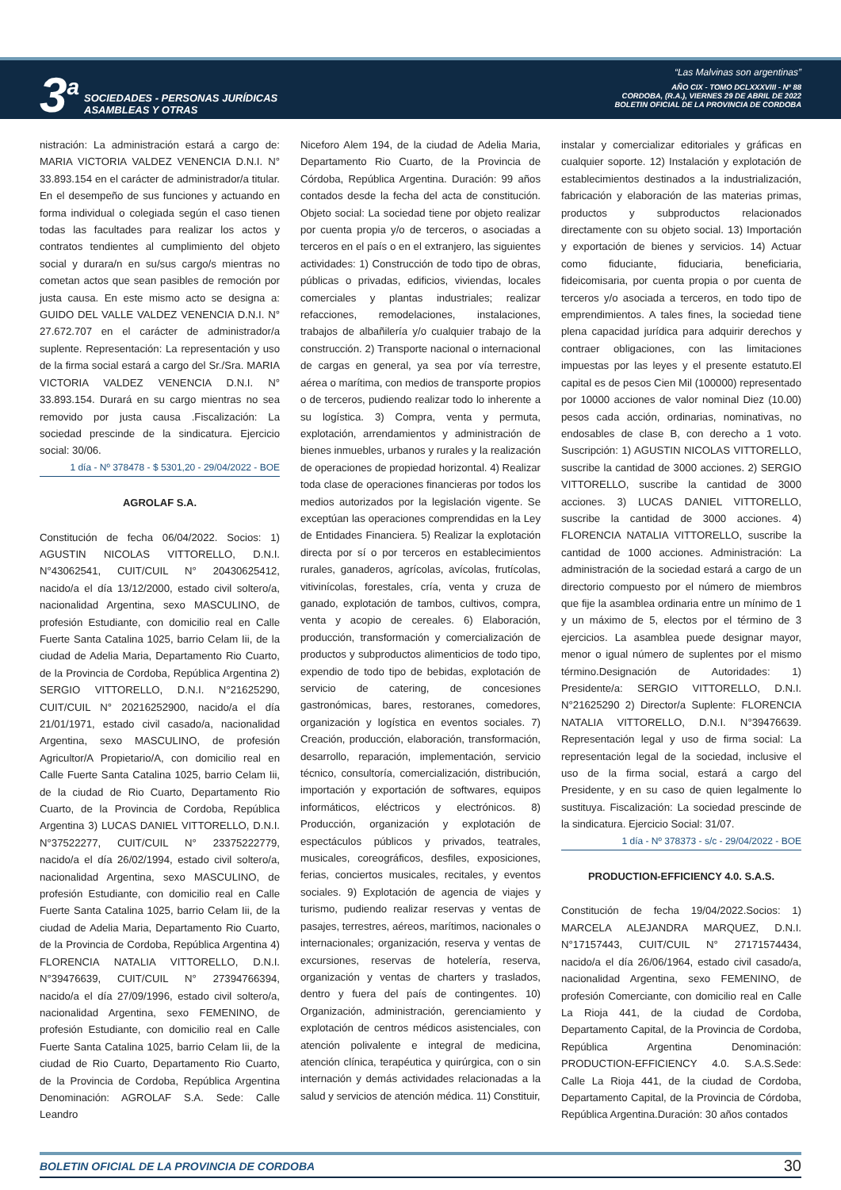3<sup>a</sup>
SOCIEDADES - PERSONAS JURÍDICAS
ASAMBLEAS Y OTRAS
“Las Malvinas son argentinas”
AÑO CIX - TOMO DCLXXXVIII - Nº 88
CORDOBA, (R.A.), VIERNES 29 DE ABRIL DE 2022
BOLETIN OFICIAL DE LA PROVINCIA DE CORDOBA
nistración: La administración estará a cargo de: MARIA VICTORIA VALDEZ VENENCIA D.N.I. N° 33.893.154 en el carácter de administrador/a titular. En el desempeño de sus funciones y actuando en forma individual o colegiada según el caso tienen todas las facultades para realizar los actos y contratos tendientes al cumplimiento del objeto social y durara/n en su/sus cargo/s mientras no cometan actos que sean pasibles de remoción por justa causa. En este mismo acto se designa a: GUIDO DEL VALLE VALDEZ VENENCIA D.N.I. N° 27.672.707 en el carácter de administrador/a suplente. Representación: La representación y uso de la firma social estará a cargo del Sr./Sra. MARIA VICTORIA VALDEZ VENENCIA D.N.I. N° 33.893.154. Durará en su cargo mientras no sea removido por justa causa .Fiscalización: La sociedad prescinde de la sindicatura. Ejercicio social: 30/06.
1 día - Nº 378478 - $ 5301,20 - 29/04/2022 - BOE
AGROLAF S.A.
Constitución de fecha 06/04/2022. Socios: 1) AGUSTIN NICOLAS VITTORELLO, D.N.I. N°43062541, CUIT/CUIL N° 20430625412, nacido/a el día 13/12/2000, estado civil soltero/a, nacionalidad Argentina, sexo MASCULINO, de profesión Estudiante, con domicilio real en Calle Fuerte Santa Catalina 1025, barrio Celam Iii, de la ciudad de Adelia Maria, Departamento Rio Cuarto, de la Provincia de Cordoba, República Argentina 2) SERGIO VITTORELLO, D.N.I. N°21625290, CUIT/CUIL N° 20216252900, nacido/a el día 21/01/1971, estado civil casado/a, nacionalidad Argentina, sexo MASCULINO, de profesión Agricultor/A Propietario/A, con domicilio real en Calle Fuerte Santa Catalina 1025, barrio Celam Iii, de la ciudad de Rio Cuarto, Departamento Rio Cuarto, de la Provincia de Cordoba, República Argentina 3) LUCAS DANIEL VITTORELLO, D.N.I. N°37522277, CUIT/CUIL N° 23375222779, nacido/a el día 26/02/1994, estado civil soltero/a, nacionalidad Argentina, sexo MASCULINO, de profesión Estudiante, con domicilio real en Calle Fuerte Santa Catalina 1025, barrio Celam Iii, de la ciudad de Adelia Maria, Departamento Rio Cuarto, de la Provincia de Cordoba, República Argentina 4) FLORENCIA NATALIA VITTORELLO, D.N.I. N°39476639, CUIT/CUIL N° 27394766394, nacido/a el día 27/09/1996, estado civil soltero/a, nacionalidad Argentina, sexo FEMENINO, de profesión Estudiante, con domicilio real en Calle Fuerte Santa Catalina 1025, barrio Celam Iii, de la ciudad de Rio Cuarto, Departamento Rio Cuarto, de la Provincia de Cordoba, República Argentina Denominación: AGROLAF S.A. Sede: Calle Leandro
Niceforo Alem 194, de la ciudad de Adelia Maria, Departamento Rio Cuarto, de la Provincia de Córdoba, República Argentina. Duración: 99 años contados desde la fecha del acta de constitución. Objeto social: La sociedad tiene por objeto realizar por cuenta propia y/o de terceros, o asociadas a terceros en el país o en el extranjero, las siguientes actividades: 1) Construcción de todo tipo de obras, públicas o privadas, edificios, viviendas, locales comerciales y plantas industriales; realizar refacciones, remodelaciones, instalaciones, trabajos de albañilería y/o cualquier trabajo de la construcción. 2) Transporte nacional o internacional de cargas en general, ya sea por vía terrestre, aérea o marítima, con medios de transporte propios o de terceros, pudiendo realizar todo lo inherente a su logística. 3) Compra, venta y permuta, explotación, arrendamientos y administración de bienes inmuebles, urbanos y rurales y la realización de operaciones de propiedad horizontal. 4) Realizar toda clase de operaciones financieras por todos los medios autorizados por la legislación vigente. Se exceptúan las operaciones comprendidas en la Ley de Entidades Financiera. 5) Realizar la explotación directa por sí o por terceros en establecimientos rurales, ganaderos, agrícolas, avícolas, frutícolas, vitivinícolas, forestales, cría, venta y cruza de ganado, explotación de tambos, cultivos, compra, venta y acopio de cereales. 6) Elaboración, producción, transformación y comercialización de productos y subproductos alimenticios de todo tipo, expendio de todo tipo de bebidas, explotación de servicio de catering, de concesiones gastronómicas, bares, restoranes, comedores, organización y logística en eventos sociales. 7) Creación, producción, elaboración, transformación, desarrollo, reparación, implementación, servicio técnico, consultoría, comercialización, distribución, importación y exportación de softwares, equipos informáticos, eléctricos y electrónicos. 8) Producción, organización y explotación de espectáculos públicos y privados, teatrales, musicales, coreográficos, desfiles, exposiciones, ferias, conciertos musicales, recitales, y eventos sociales. 9) Explotación de agencia de viajes y turismo, pudiendo realizar reservas y ventas de pasajes, terrestres, aéreos, marítimos, nacionales o internacionales; organización, reserva y ventas de excursiones, reservas de hotelería, reserva, organización y ventas de charters y traslados, dentro y fuera del país de contingentes. 10) Organización, administración, gerenciamiento y explotación de centros médicos asistenciales, con atención polivalente e integral de medicina, atención clínica, terapéutica y quirúrgica, con o sin internación y demás actividades relacionadas a la salud y servicios de atención médica. 11) Constituir,
instalar y comercializar editoriales y gráficas en cualquier soporte. 12) Instalación y explotación de establecimientos destinados a la industrialización, fabricación y elaboración de las materias primas, productos y subproductos relacionados directamente con su objeto social. 13) Importación y exportación de bienes y servicios. 14) Actuar como fiduciante, fiduciaria, beneficiaria, fideicomisaria, por cuenta propia o por cuenta de terceros y/o asociada a terceros, en todo tipo de emprendimientos. A tales fines, la sociedad tiene plena capacidad jurídica para adquirir derechos y contraer obligaciones, con las limitaciones impuestas por las leyes y el presente estatuto.El capital es de pesos Cien Mil (100000) representado por 10000 acciones de valor nominal Diez (10.00) pesos cada acción, ordinarias, nominativas, no endosables de clase B, con derecho a 1 voto. Suscripción: 1) AGUSTIN NICOLAS VITTORELLO, suscribe la cantidad de 3000 acciones. 2) SERGIO VITTORELLO, suscribe la cantidad de 3000 acciones. 3) LUCAS DANIEL VITTORELLO, suscribe la cantidad de 3000 acciones. 4) FLORENCIA NATALIA VITTORELLO, suscribe la cantidad de 1000 acciones. Administración: La administración de la sociedad estará a cargo de un directorio compuesto por el número de miembros que fije la asamblea ordinaria entre un mínimo de 1 y un máximo de 5, electos por el término de 3 ejercicios. La asamblea puede designar mayor, menor o igual número de suplentes por el mismo término.Designación de Autoridades: 1) Presidente/a: SERGIO VITTORELLO, D.N.I. N°21625290 2) Director/a Suplente: FLORENCIA NATALIA VITTORELLO, D.N.I. N°39476639. Representación legal y uso de firma social: La representación legal de la sociedad, inclusive el uso de la firma social, estará a cargo del Presidente, y en su caso de quien legalmente lo sustituya. Fiscalización: La sociedad prescinde de la sindicatura. Ejercicio Social: 31/07.
1 día - Nº 378373 - s/c - 29/04/2022 - BOE
PRODUCTION-EFFICIENCY 4.0. S.A.S.
Constitución de fecha 19/04/2022.Socios: 1) MARCELA ALEJANDRA MARQUEZ, D.N.I. N°17157443, CUIT/CUIL N° 27171574434, nacido/a el día 26/06/1964, estado civil casado/a, nacionalidad Argentina, sexo FEMENINO, de profesión Comerciante, con domicilio real en Calle La Rioja 441, de la ciudad de Cordoba, Departamento Capital, de la Provincia de Cordoba, República Argentina Denominación: PRODUCTION-EFFICIENCY 4.0. S.A.S.Sede: Calle La Rioja 441, de la ciudad de Cordoba, Departamento Capital, de la Provincia de Córdoba, República Argentina.Duración: 30 años contados
BOLETIN OFICIAL DE LA PROVINCIA DE CORDOBA 30